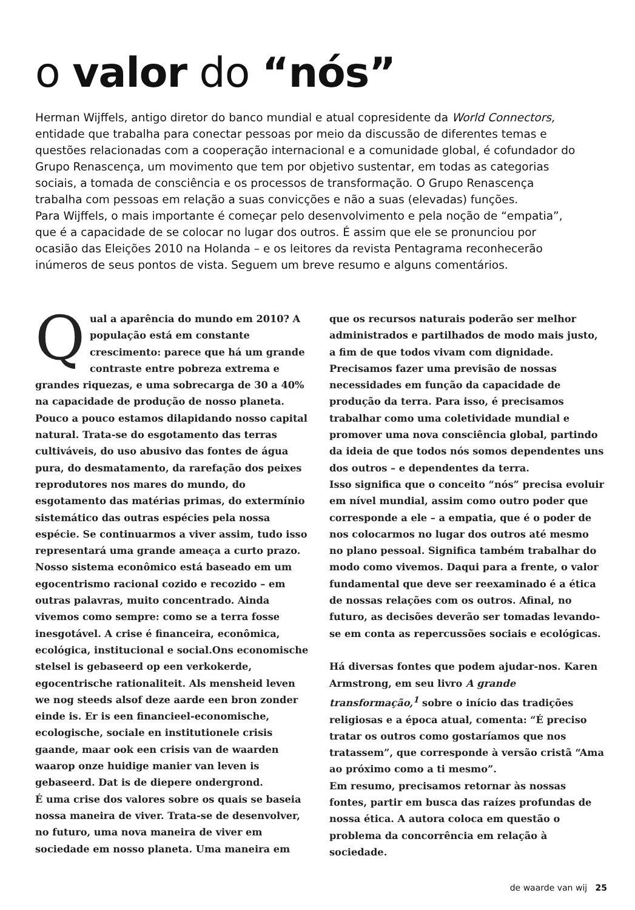o valor do “nós”
Herman Wijffels, antigo diretor do banco mundial e atual copresidente da World Connectors, entidade que trabalha para conectar pessoas por meio da discussão de diferentes temas e questões relacionadas com a cooperação internacional e a comunidade global, é cofundador do Grupo Renascença, um movimento que tem por objetivo sustentar, em todas as categorias sociais, a tomada de consciência e os processos de transformação. O Grupo Renascença trabalha com pessoas em relação a suas convicções e não a suas (elevadas) funções.
Para Wijffels, o mais importante é começar pelo desenvolvimento e pela noção de “empatia”, que é a capacidade de se colocar no lugar dos outros. É assim que ele se pronunciou por ocasião das Eleições 2010 na Holanda – e os leitores da revista Pentagrama reconhecerão inúmeros de seus pontos de vista. Seguem um breve resumo e alguns comentários.
Qual a aparência do mundo em 2010? A população está em constante crescimento: parece que há um grande contraste entre pobreza extrema e grandes riquezas, e uma sobrecarga de 30 a 40% na capacidade de produção de nosso planeta. Pouco a pouco estamos dilapidando nosso capital natural. Trata-se do esgotamento das terras cultiváveis, do uso abusivo das fontes de água pura, do desmatamento, da rarefação dos peixes reprodutores nos mares do mundo, do esgotamento das matérias primas, do extermínio sistemático das outras espécies pela nossa espécie. Se continuarmos a viver assim, tudo isso representará uma grande ameaça a curto prazo. Nosso sistema econômico está baseado em um egocentrismo racional cozido e recozido – em outras palavras, muito concentrado. Ainda vivemos como sempre: como se a terra fosse inesgotável. A crise é financeira, econômica, ecológica, institucional e social.Ons economische stelsel is gebaseerd op een verkokerde, egocentrische rationaliteit. Als mensheid leven we nog steeds alsof deze aarde een bron zonder einde is. Er is een financieel-economische, ecologische, sociale en institutionele crisis gaande, maar ook een crisis van de waarden waarop onze huidige manier van leven is gebaseerd. Dat is de diepere ondergrond.
É uma crise dos valores sobre os quais se baseia nossa maneira de viver. Trata-se de desenvolver, no futuro, uma nova maneira de viver em sociedade em nosso planeta. Uma maneira em
que os recursos naturais poderão ser melhor administrados e partilhados de modo mais justo, a fim de que todos vivam com dignidade. Precisamos fazer uma previsão de nossas necessidades em função da capacidade de produção da terra. Para isso, é precisamos trabalhar como uma coletividade mundial e promover uma nova consciência global, partindo da ideia de que todos nós somos dependentes uns dos outros – e dependentes da terra.
Isso significa que o conceito “nós” precisa evoluir em nível mundial, assim como outro poder que corresponde a ele – a empatia, que é o poder de nos colocarmos no lugar dos outros até mesmo no plano pessoal. Significa também trabalhar do modo como vivemos. Daqui para a frente, o valor fundamental que deve ser reexaminado é a ética de nossas relações com os outros. Afinal, no futuro, as decisões deverão ser tomadas levando-se em conta as repercussões sociais e ecológicas.
Há diversas fontes que podem ajudar-nos. Karen Armstrong, em seu livro A grande transformação,<sup>1</sup> sobre o início das tradições religiosas e a época atual, comenta: “É preciso tratar os outros como gostaríamos que nos tratassem”, que corresponde à versão cristã “Ama ao próximo como a ti mesmo”.
Em resumo, precisamos retornar às nossas fontes, partir em busca das raízes profundas de nossa ética. A autora coloca em questão o problema da concorrência em relação à sociedade.
de waarde van wij 25